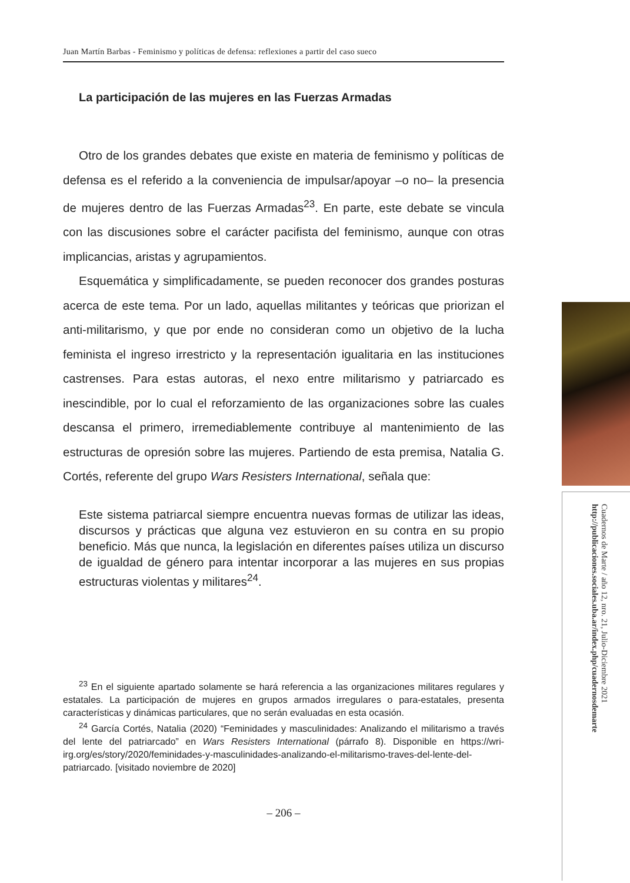Juan Martín Barbas - Feminismo y políticas de defensa: reflexiones a partir del caso sueco
La participación de las mujeres en las Fuerzas Armadas
Otro de los grandes debates que existe en materia de feminismo y políticas de defensa es el referido a la conveniencia de impulsar/apoyar –o no– la presencia de mujeres dentro de las Fuerzas Armadas<sup>23</sup>. En parte, este debate se vincula con las discusiones sobre el carácter pacifista del feminismo, aunque con otras implicancias, aristas y agrupamientos.
Esquemática y simplificadamente, se pueden reconocer dos grandes posturas acerca de este tema. Por un lado, aquellas militantes y teóricas que priorizan el anti-militarismo, y que por ende no consideran como un objetivo de la lucha feminista el ingreso irrestricto y la representación igualitaria en las instituciones castrenses. Para estas autoras, el nexo entre militarismo y patriarcado es inescindible, por lo cual el reforzamiento de las organizaciones sobre las cuales descansa el primero, irremediablemente contribuye al mantenimiento de las estructuras de opresión sobre las mujeres. Partiendo de esta premisa, Natalia G. Cortés, referente del grupo Wars Resisters International, señala que:
Este sistema patriarcal siempre encuentra nuevas formas de utilizar las ideas, discursos y prácticas que alguna vez estuvieron en su contra en su propio beneficio. Más que nunca, la legislación en diferentes países utiliza un discurso de igualdad de género para intentar incorporar a las mujeres en sus propias estructuras violentas y militares<sup>24</sup>.
<sup>23</sup> En el siguiente apartado solamente se hará referencia a las organizaciones militares regulares y estatales. La participación de mujeres en grupos armados irregulares o para-estatales, presenta características y dinámicas particulares, que no serán evaluadas en esta ocasión.
<sup>24</sup> García Cortés, Natalia (2020) “Feminidades y masculinidades: Analizando el militarismo a través del lente del patriarcado” en Wars Resisters International (párrafo 8). Disponible en https://wri-irg.org/es/story/2020/feminidades-y-masculinidades-analizando-el-militarismo-traves-del-lente-del-patriarcado. [visitado noviembre de 2020]
– 206 –
Cuadernos de Marte / año 12, nro. 21, Julio-Diciembre 2021
http://publicaciones.sociales.uba.ar/index.php/cuadernosdemarte